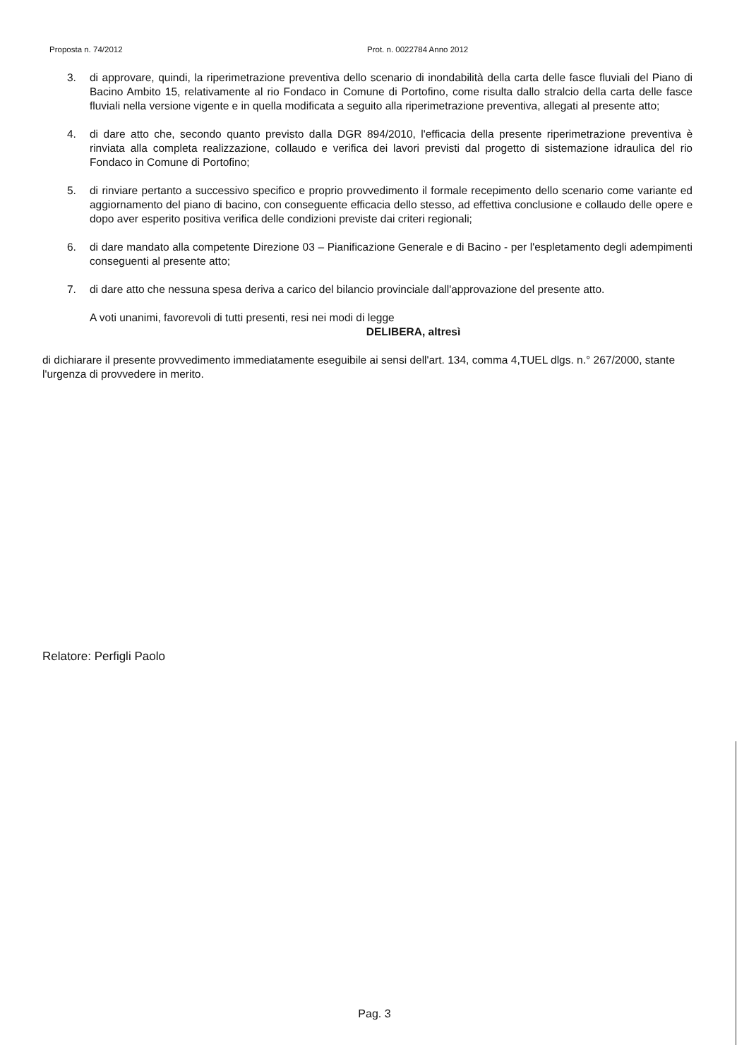Proposta n. 74/2012 Prot. n. 0022784 Anno 2012
3. di approvare, quindi, la riperimetrazione preventiva dello scenario di inondabilità della carta delle fasce fluviali del Piano di Bacino Ambito 15, relativamente al rio Fondaco in Comune di Portofino, come risulta dallo stralcio della carta delle fasce fluviali nella versione vigente e in quella modificata a seguito alla riperimetrazione preventiva, allegati al presente atto;
4. di dare atto che, secondo quanto previsto dalla DGR 894/2010, l'efficacia della presente riperimetrazione preventiva è rinviata alla completa realizzazione, collaudo e verifica dei lavori previsti dal progetto di sistemazione idraulica del rio Fondaco in Comune di Portofino;
5. di rinviare pertanto a successivo specifico e proprio provvedimento il formale recepimento dello scenario come variante ed aggiornamento del piano di bacino, con conseguente efficacia dello stesso, ad effettiva conclusione e collaudo delle opere e dopo aver esperito positiva verifica delle condizioni previste dai criteri regionali;
6. di dare mandato alla competente Direzione 03 – Pianificazione Generale e di Bacino - per l'espletamento degli adempimenti conseguenti al presente atto;
7. di dare atto che nessuna spesa deriva a carico del bilancio provinciale dall'approvazione del presente atto.
A voti unanimi, favorevoli di tutti presenti, resi nei modi di legge
DELIBERA, altresì
di dichiarare il presente provvedimento immediatamente eseguibile ai sensi dell'art. 134, comma 4,TUEL dlgs. n.° 267/2000, stante l'urgenza di provvedere in merito.
Relatore: Perfigli Paolo
Pag. 3